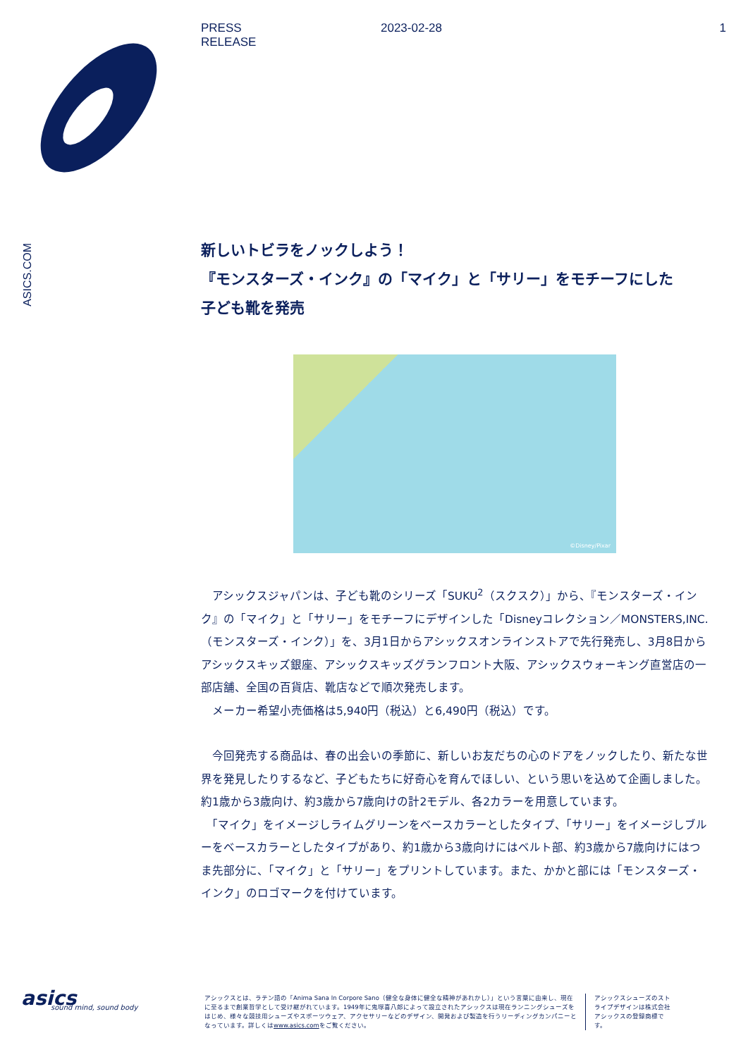PRESS
RELEASE
2023-02-28 1
ASICS.COM
新しいトビラをノックしよう！
『モンスターズ・インク』の「マイク」と「サリー」をモチーフにした
子ども靴を発売
©Disney/Pixar
　アシックスジャパンは、子ども靴のシリーズ「SUKU<sup>2</sup>（スクスク）」から、『モンスターズ・インク』の「マイク」と「サリー」をモチーフにデザインした「Disneyコレクション／MONSTERS,INC.（モンスターズ・インク）」を、3月1日からアシックスオンラインストアで先行発売し、3月8日からアシックスキッズ銀座、アシックスキッズグランフロント大阪、アシックスウォーキング直営店の一部店舗、全国の百貨店、靴店などで順次発売します。
　メーカー希望小売価格は5,940円（税込）と6,490円（税込）です。
　今回発売する商品は、春の出会いの季節に、新しいお友だちの心のドアをノックしたり、新たな世界を発見したりするなど、子どもたちに好奇心を育んでほしい、という思いを込めて企画しました。約1歳から3歳向け、約3歳から7歳向けの計2モデル、各2カラーを用意しています。
　「マイク」をイメージしライムグリーンをベースカラーとしたタイプ、「サリー」をイメージしブルーをベースカラーとしたタイプがあり、約1歳から3歳向けにはベルト部、約3歳から7歳向けにはつま先部分に、「マイク」と「サリー」をプリントしています。また、かかと部には「モンスターズ・インク」のロゴマークを付けています。
asics
sound mind, sound body
アシックスとは、ラテン語の「Anima Sana In Corpore Sano（健全な身体に健全な精神があれかし）」という言葉に由来し、現在に至るまで創業哲学として受け継がれています。1949年に鬼塚喜八郎によって設立されたアシックスは現在ランニングシューズをはじめ、様々な競技用シューズやスポーツウェア、アクセサリーなどのデザイン、開発および製造を行うリーディングカンパニーとなっています。詳しくはwww.asics.comをご覧ください。
アシックスシューズのストライプデザインは株式会社アシックスの登録商標です。